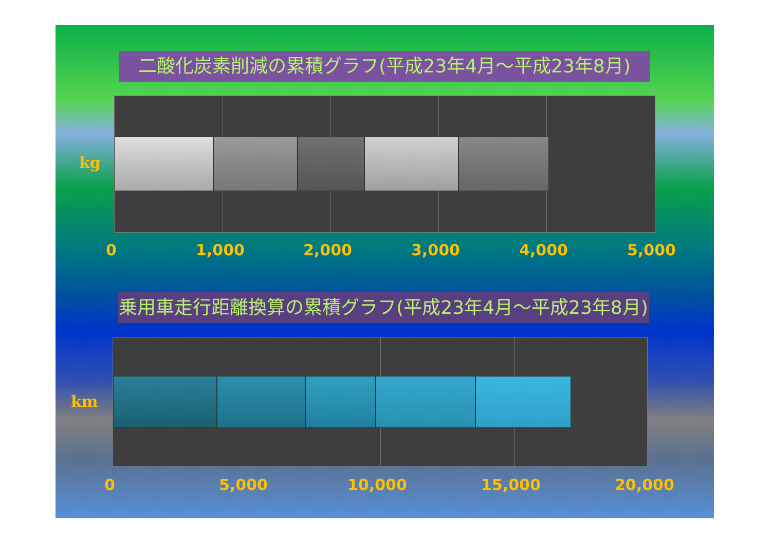二酸化炭素削減の累積グラフ(平成23年4月～平成23年8月)
kg
0 1,000 2,000 3,000 4,000 5,000
乗用車走行距離換算の累積グラフ(平成23年4月～平成23年8月)
km
0 5,000 10,000 15,000 20,000